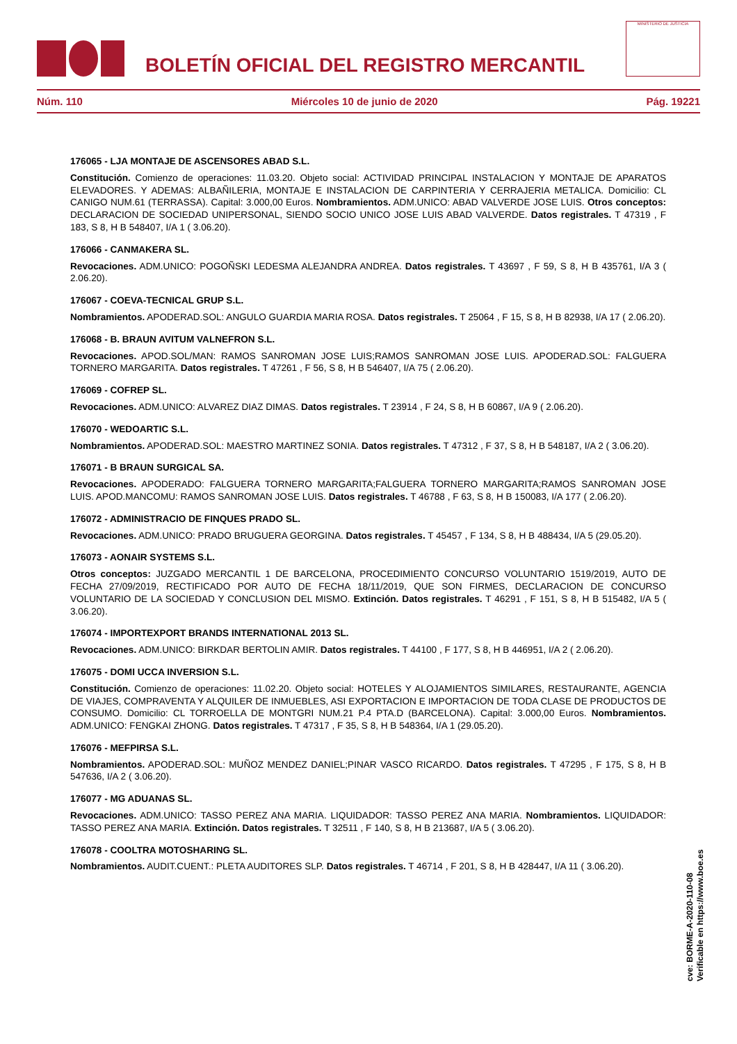BOLETÍN OFICIAL DEL REGISTRO MERCANTIL
MINISTERIO DE JUSTICIA
Núm. 110 Miércoles 10 de junio de 2020 Pág. 19221
176065 - LJA MONTAJE DE ASCENSORES ABAD S.L.
Constitución. Comienzo de operaciones: 11.03.20. Objeto social: ACTIVIDAD PRINCIPAL INSTALACION Y MONTAJE DE APARATOS ELEVADORES. Y ADEMAS: ALBAÑILERIA, MONTAJE E INSTALACION DE CARPINTERIA Y CERRAJERIA METALICA. Domicilio: CL CANIGO NUM.61 (TERRASSA). Capital: 3.000,00 Euros. Nombramientos. ADM.UNICO: ABAD VALVERDE JOSE LUIS. Otros conceptos: DECLARACION DE SOCIEDAD UNIPERSONAL, SIENDO SOCIO UNICO JOSE LUIS ABAD VALVERDE. Datos registrales. T 47319 , F 183, S 8, H B 548407, I/A 1 ( 3.06.20).
176066 - CANMAKERA SL.
Revocaciones. ADM.UNICO: POGOÑSKI LEDESMA ALEJANDRA ANDREA. Datos registrales. T 43697 , F 59, S 8, H B 435761, I/A 3 ( 2.06.20).
176067 - COEVA-TECNICAL GRUP S.L.
Nombramientos. APODERAD.SOL: ANGULO GUARDIA MARIA ROSA. Datos registrales. T 25064 , F 15, S 8, H B 82938, I/A 17 ( 2.06.20).
176068 - B. BRAUN AVITUM VALNEFRON S.L.
Revocaciones. APOD.SOL/MAN: RAMOS SANROMAN JOSE LUIS;RAMOS SANROMAN JOSE LUIS. APODERAD.SOL: FALGUERA TORNERO MARGARITA. Datos registrales. T 47261 , F 56, S 8, H B 546407, I/A 75 ( 2.06.20).
176069 - COFREP SL.
Revocaciones. ADM.UNICO: ALVAREZ DIAZ DIMAS. Datos registrales. T 23914 , F 24, S 8, H B 60867, I/A 9 ( 2.06.20).
176070 - WEDOARTIC S.L.
Nombramientos. APODERAD.SOL: MAESTRO MARTINEZ SONIA. Datos registrales. T 47312 , F 37, S 8, H B 548187, I/A 2 ( 3.06.20).
176071 - B BRAUN SURGICAL SA.
Revocaciones. APODERADO: FALGUERA TORNERO MARGARITA;FALGUERA TORNERO MARGARITA;RAMOS SANROMAN JOSE LUIS. APOD.MANCOMU: RAMOS SANROMAN JOSE LUIS. Datos registrales. T 46788 , F 63, S 8, H B 150083, I/A 177 ( 2.06.20).
176072 - ADMINISTRACIO DE FINQUES PRADO SL.
Revocaciones. ADM.UNICO: PRADO BRUGUERA GEORGINA. Datos registrales. T 45457 , F 134, S 8, H B 488434, I/A 5 (29.05.20).
176073 - AONAIR SYSTEMS S.L.
Otros conceptos: JUZGADO MERCANTIL 1 DE BARCELONA, PROCEDIMIENTO CONCURSO VOLUNTARIO 1519/2019, AUTO DE FECHA 27/09/2019, RECTIFICADO POR AUTO DE FECHA 18/11/2019, QUE SON FIRMES, DECLARACION DE CONCURSO VOLUNTARIO DE LA SOCIEDAD Y CONCLUSION DEL MISMO. Extinción. Datos registrales. T 46291 , F 151, S 8, H B 515482, I/A 5 ( 3.06.20).
176074 - IMPORTEXPORT BRANDS INTERNATIONAL 2013 SL.
Revocaciones. ADM.UNICO: BIRKDAR BERTOLIN AMIR. Datos registrales. T 44100 , F 177, S 8, H B 446951, I/A 2 ( 2.06.20).
176075 - DOMI UCCA INVERSION S.L.
Constitución. Comienzo de operaciones: 11.02.20. Objeto social: HOTELES Y ALOJAMIENTOS SIMILARES, RESTAURANTE, AGENCIA DE VIAJES, COMPRAVENTA Y ALQUILER DE INMUEBLES, ASI EXPORTACION E IMPORTACION DE TODA CLASE DE PRODUCTOS DE CONSUMO. Domicilio: CL TORROELLA DE MONTGRI NUM.21 P.4 PTA.D (BARCELONA). Capital: 3.000,00 Euros. Nombramientos. ADM.UNICO: FENGKAI ZHONG. Datos registrales. T 47317 , F 35, S 8, H B 548364, I/A 1 (29.05.20).
176076 - MEFPIRSA S.L.
Nombramientos. APODERAD.SOL: MUÑOZ MENDEZ DANIEL;PINAR VASCO RICARDO. Datos registrales. T 47295 , F 175, S 8, H B 547636, I/A 2 ( 3.06.20).
176077 - MG ADUANAS SL.
Revocaciones. ADM.UNICO: TASSO PEREZ ANA MARIA. LIQUIDADOR: TASSO PEREZ ANA MARIA. Nombramientos. LIQUIDADOR: TASSO PEREZ ANA MARIA. Extinción. Datos registrales. T 32511 , F 140, S 8, H B 213687, I/A 5 ( 3.06.20).
176078 - COOLTRA MOTOSHARING SL.
Nombramientos. AUDIT.CUENT.: PLETA AUDITORES SLP. Datos registrales. T 46714 , F 201, S 8, H B 428447, I/A 11 ( 3.06.20).
cve: BORME-A-2020-110-08
Verificable en https://www.boe.es